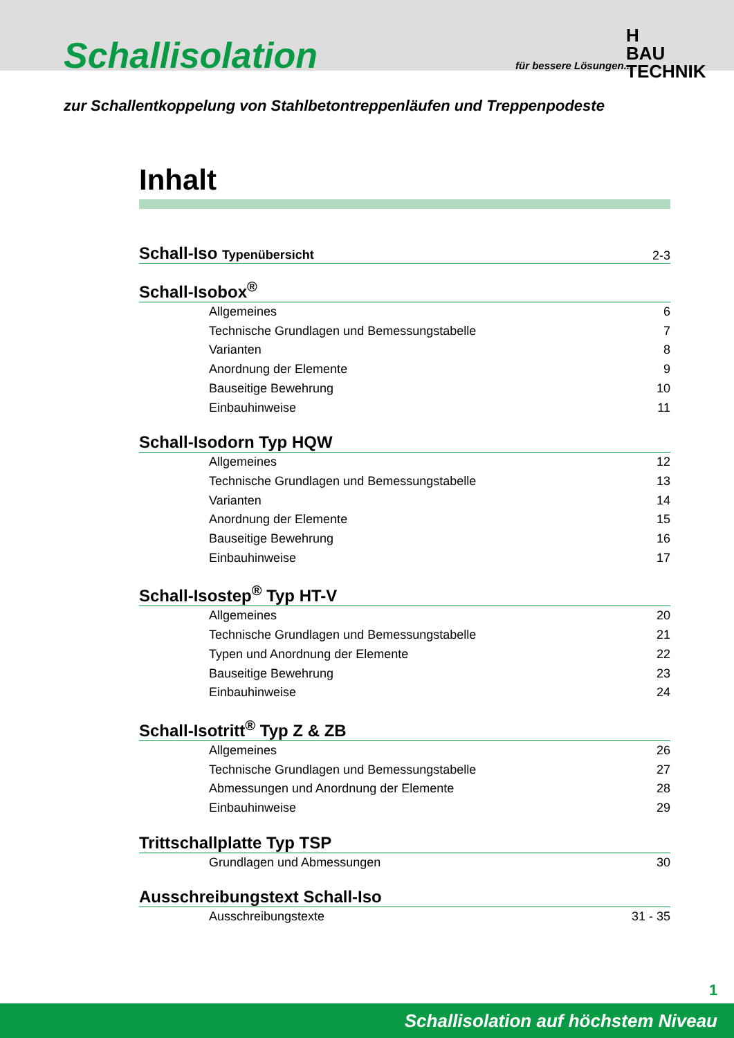Schallisolation
für bessere Lösungen...
H
BAU TECHNIK
zur Schallentkoppelung von Stahlbetontreppenläufen und Treppenpodeste
Inhalt
Schall-Iso Typenübersicht 2-3
Schall-Isobox<sup>®</sup>
Allgemeines 6
Technische Grundlagen und Bemessungstabelle 7
Varianten 8
Anordnung der Elemente 9
Bauseitige Bewehrung 10
Einbauhinweise 11
Schall-Isodorn Typ HQW
Allgemeines 12
Technische Grundlagen und Bemessungstabelle 13
Varianten 14
Anordnung der Elemente 15
Bauseitige Bewehrung 16
Einbauhinweise 17
Schall-Isostep<sup>®</sup> Typ HT-V
Allgemeines 20
Technische Grundlagen und Bemessungstabelle 21
Typen und Anordnung der Elemente 22
Bauseitige Bewehrung 23
Einbauhinweise 24
Schall-Isotritt<sup>®</sup> Typ Z & ZB
Allgemeines 26
Technische Grundlagen und Bemessungstabelle 27
Abmessungen und Anordnung der Elemente 28
Einbauhinweise 29
Trittschallplatte Typ TSP
Grundlagen und Abmessungen 30
Ausschreibungstext Schall-Iso
Ausschreibungstexte 31 - 35
1
Schallisolation auf höchstem Niveau